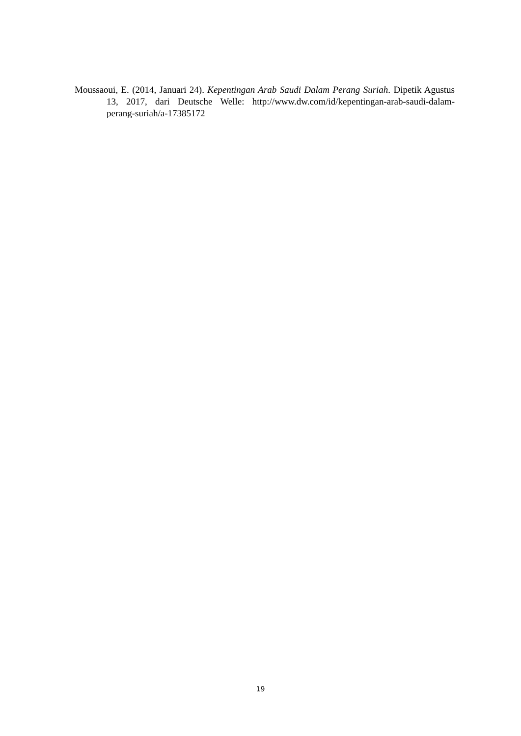Moussaoui, E. (2014, Januari 24). Kepentingan Arab Saudi Dalam Perang Suriah. Dipetik Agustus 13, 2017, dari Deutsche Welle: http://www.dw.com/id/kepentingan-arab-saudi-dalam-perang-suriah/a-17385172
19